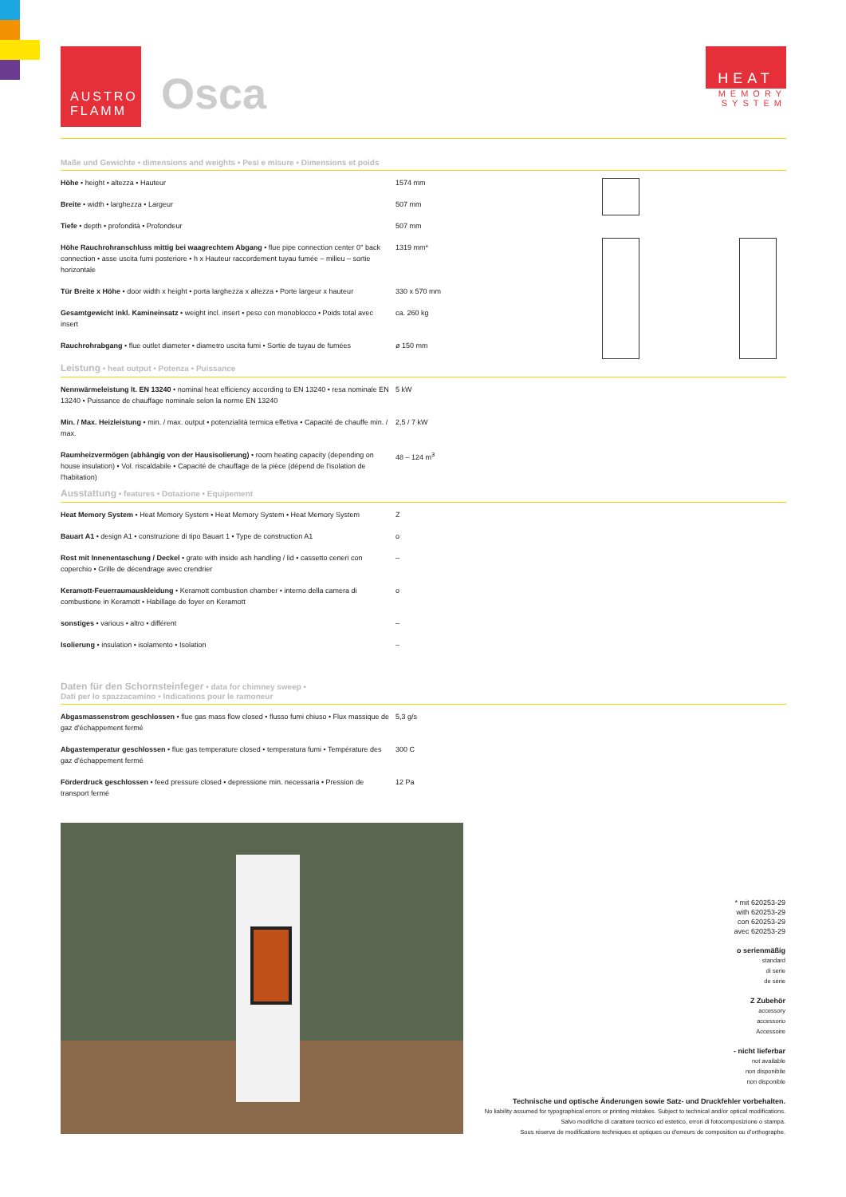AUSTRO
FLAMM
Osca
HEAT
MEMORY
SYSTEM
Maße und Gewichte • dimensions and weights • Pesi e misure • Dimensions et poids
| Höhe • height • altezza • Hauteur | 1574 mm |
| Breite • width • larghezza • Largeur | 507 mm |
| Tiefe • depth • profondità • Profondeur | 507 mm |
| Höhe Rauchrohranschluss mittig bei waagrechtem Abgang • flue pipe connection center 0° back connection • asse uscita fumi posteriore • h x Hauteur raccordement tuyau fumée – milieu – sortie horizontale | 1319 mm* |
| Tür Breite x Höhe • door width x height • porta larghezza x altezza • Porte largeur x hauteur | 330 x 570 mm |
| Gesamtgewicht inkl. Kamineinsatz • weight incl. insert • peso con monoblocco • Poids total avec insert | ca. 260 kg |
| Rauchrohrabgang • flue outlet diameter • diametro uscita fumi • Sortie de tuyau de fumées | ø 150 mm |
Leistung • heat output • Potenza • Puissance
| Nennwärmeleistung lt. EN 13240 • nominal heat efficiency according to EN 13240 • resa nominale EN 13240 • Puissance de chauffage nominale selon la norme EN 13240 | 5 kW |
| Min. / Max. Heizleistung • min. / max. output • potenzialità termica effetiva • Capacité de chauffe min. / max. | 2,5 / 7 kW |
| Raumheizvermögen (abhängig von der Hausisolierung) • room heating capacity (depending on house insulation) • Vol. riscaldabile • Capacité de chauffage de la pièce (dépend de l'isolation de l'habitation) | 48 – 124 m<sup>3</sup> |
Ausstattung • features • Dotazione • Equipement
| Heat Memory System • Heat Memory System • Heat Memory System • Heat Memory System | Z |
| Bauart A1 • design A1 • construzione di tipo Bauart 1 • Type de construction A1 | o |
| Rost mit Innenentaschung / Deckel • grate with inside ash handling / lid • cassetto ceneri con coperchio • Grille de décendrage avec crendrier | – |
| Keramott-Feuerraumauskleidung • Keramott combustion chamber • interno della camera di combustione in Keramott • Habillage de foyer en Keramott | o |
| sonstiges • various • altro • différent | – |
| Isolierung • insulation • isolamento • Isolation | – |
Daten für den Schornsteinfeger • data for chimney sweep •
Dati per lo spazzacamino • Indications pour le ramoneur
| Abgasmassenstrom geschlossen • flue gas mass flow closed • flusso fumi chiuso • Flux massique de gaz d'échappement fermé | 5,3 g/s |
| Abgastemperatur geschlossen • flue gas temperature closed • temperatura fumi • Température des gaz d'échappement fermé | 300 C |
| Förderdruck geschlossen • feed pressure closed • depressione min. necessaria • Pression de transport fermé | 12 Pa |
* mit 620253-29
with 620253-29
con 620253-29
avec 620253-29
o serienmäßig
standard
di serie
de série
Z Zubehör
accessory
accessorio
Accessoire
- nicht lieferbar
not available
non disponibile
non disponible
Technische und optische Änderungen sowie Satz- und Druckfehler vorbehalten.
No liability assumed for typographical errors or printing mistakes. Subject to technical and/or optical modifications.
Salvo modifiche di carattere tecnico ed estetico, errori di fotocomposizione o stampa.
Sous réserve de modifications techniques et optiques ou d'erreurs de composition ou d'orthographe.